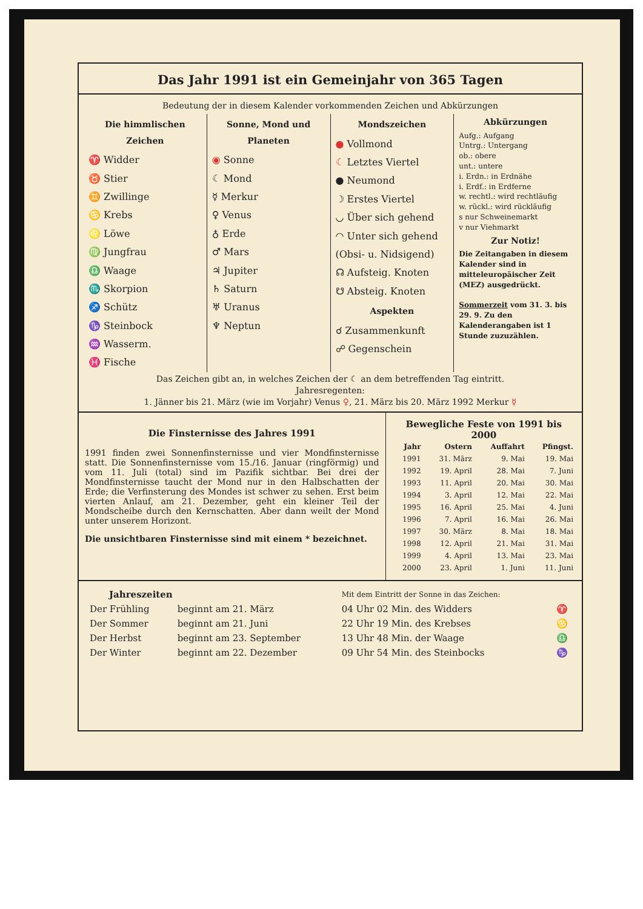Das Jahr 1991 ist ein Gemeinjahr von 365 Tagen
Bedeutung der in diesem Kalender vorkommenden Zeichen und Abkürzungen
Die himmlischen Zeichen
♈ Widder
♉ Stier
♊ Zwillinge
♋ Krebs
♌ Löwe
♍ Jungfrau
♎ Waage
♏ Skorpion
♐ Schütz
♑ Steinbock
♒ Wasserm.
♓ Fische
Sonne, Mond und Planeten
◉ Sonne
☾ Mond
☿ Merkur
♀ Venus
♁ Erde
♂ Mars
♃ Jupiter
♄ Saturn
♅ Uranus
♆ Neptun
Mondszeichen
● Vollmond
☾ Letztes Viertel
● Neumond
☽ Erstes Viertel
◡ Über sich gehend
◠ Unter sich gehend
(Obsi- u. Nidsigend)
☊ Aufsteig. Knoten
☋ Absteig. Knoten
Aspekten
☌ Zusammenkunft
☍ Gegenschein
Abkürzungen
Aufg.: Aufgang
Untrg.: Untergang
ob.: obere
unt.: untere
i. Erdn.: in Erdnähe
i. Erdf.: in Erdferne
w. rechtl.: wird rechtläufig
w. rückl.: wird rückläufig
s nur Schweinemarkt
v nur Viehmarkt
Zur Notiz!
Die Zeitangaben in diesem Kalender sind in mitteleuropäischer Zeit (MEZ) ausgedrückt.
Sommerzeit vom 31. 3. bis 29. 9. Zu den Kalenderangaben ist 1 Stunde zuzuzählen.
Das Zeichen gibt an, in welches Zeichen der ☾ an dem betreffenden Tag eintritt.
Jahresregenten:
1. Jänner bis 21. März (wie im Vorjahr) Venus ♀, 21. März bis 20. März 1992 Merkur ☿
Die Finsternisse des Jahres 1991
1991 finden zwei Sonnenfinsternisse und vier Mondfinsternisse statt. Die Sonnenfinsternisse vom 15./16. Januar (ringförmig) und vom 11. Juli (total) sind im Pazifik sichtbar. Bei drei der Mondfinsternisse taucht der Mond nur in den Halbschatten der Erde; die Verfinsterung des Mondes ist schwer zu sehen. Erst beim vierten Anlauf, am 21. Dezember, geht ein kleiner Teil der Mondscheibe durch den Kernschatten. Aber dann weilt der Mond unter unserem Horizont.
Die unsichtbaren Finsternisse sind mit einem * bezeichnet.
Bewegliche Feste von 1991 bis 2000
| Jahr | Ostern | Auffahrt | Pfingst. |
| --- | --- | --- | --- |
| 1991 | 31. März | 9. Mai | 19. Mai |
| 1992 | 19. April | 28. Mai | 7. Juni |
| 1993 | 11. April | 20. Mai | 30. Mai |
| 1994 | 3. April | 12. Mai | 22. Mai |
| 1995 | 16. April | 25. Mai | 4. Juni |
| 1996 | 7. April | 16. Mai | 26. Mai |
| 1997 | 30. März | 8. Mai | 18. Mai |
| 1998 | 12. April | 21. Mai | 31. Mai |
| 1999 | 4. April | 13. Mai | 23. Mai |
| 2000 | 23. April | 1. Juni | 11. Juni |
| Jahreszeiten | | Mit dem Eintritt der Sonne in das Zeichen: | |
| Der Frühling | beginnt am 21. März | 04 Uhr 02 Min. des Widders | ♈ |
| Der Sommer | beginnt am 21. Juni | 22 Uhr 19 Min. des Krebses | ♋ |
| Der Herbst | beginnt am 23. September | 13 Uhr 48 Min. der Waage | ♎ |
| Der Winter | beginnt am 22. Dezember | 09 Uhr 54 Min. des Steinbocks | ♑ |